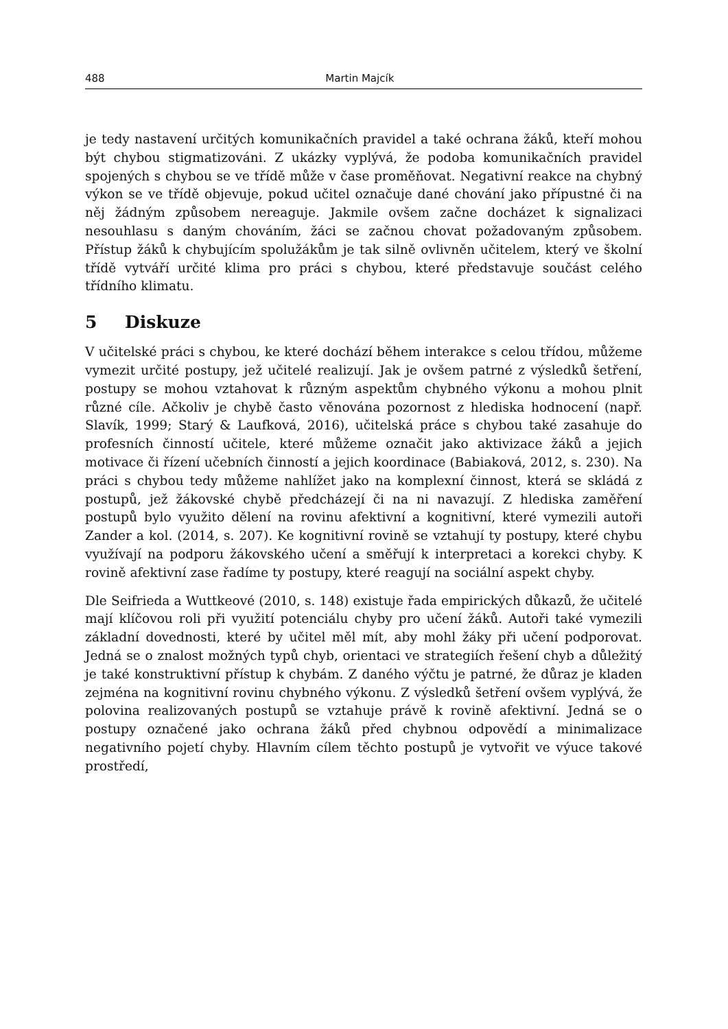488 Martin Majcík
je tedy nastavení určitých komunikačních pravidel a také ochrana žáků, kteří mohou být chybou stigmatizováni. Z ukázky vyplývá, že podoba komunikačních pravidel spojených s chybou se ve třídě může v čase proměňovat. Negativní reakce na chybný výkon se ve třídě objevuje, pokud učitel označuje dané chování jako přípustné či na něj žádným způsobem nereaguje. Jakmile ovšem začne docházet k signalizaci nesouhlasu s daným chováním, žáci se začnou chovat požadovaným způsobem. Přístup žáků k chybujícím spolužákům je tak silně ovlivněn učitelem, který ve školní třídě vytváří určité klima pro práci s chybou, které představuje součást celého třídního klimatu.
5 Diskuze
V učitelské práci s chybou, ke které dochází během interakce s celou třídou, můžeme vymezit určité postupy, jež učitelé realizují. Jak je ovšem patrné z výsledků šetření, postupy se mohou vztahovat k různým aspektům chybného výkonu a mohou plnit různé cíle. Ačkoliv je chybě často věnována pozornost z hlediska hodnocení (např. Slavík, 1999; Starý & Laufková, 2016), učitelská práce s chybou také zasahuje do profesních činností učitele, které můžeme označit jako aktivizace žáků a jejich motivace či řízení učebních činností a jejich koordinace (Babiaková, 2012, s. 230). Na práci s chybou tedy můžeme nahlížet jako na komplexní činnost, která se skládá z postupů, jež žákovské chybě předcházejí či na ni navazují. Z hlediska zaměření postupů bylo využito dělení na rovinu afektivní a kognitivní, které vymezili autoři Zander a kol. (2014, s. 207). Ke kognitivní rovině se vztahují ty postupy, které chybu využívají na podporu žákovského učení a směřují k interpretaci a korekci chyby. K rovině afektivní zase řadíme ty postupy, které reagují na sociální aspekt chyby.
Dle Seifrieda a Wuttkeové (2010, s. 148) existuje řada empirických důkazů, že učitelé mají klíčovou roli při využití potenciálu chyby pro učení žáků. Autoři také vymezili základní dovednosti, které by učitel měl mít, aby mohl žáky při učení podporovat. Jedná se o znalost možných typů chyb, orientaci ve strategiích řešení chyb a důležitý je také konstruktivní přístup k chybám. Z daného výčtu je patrné, že důraz je kladen zejména na kognitivní rovinu chybného výkonu. Z výsledků šetření ovšem vyplývá, že polovina realizovaných postupů se vztahuje právě k rovině afektivní. Jedná se o postupy označené jako ochrana žáků před chybnou odpovědí a minimalizace negativního pojetí chyby. Hlavním cílem těchto postupů je vytvořit ve výuce takové prostředí,